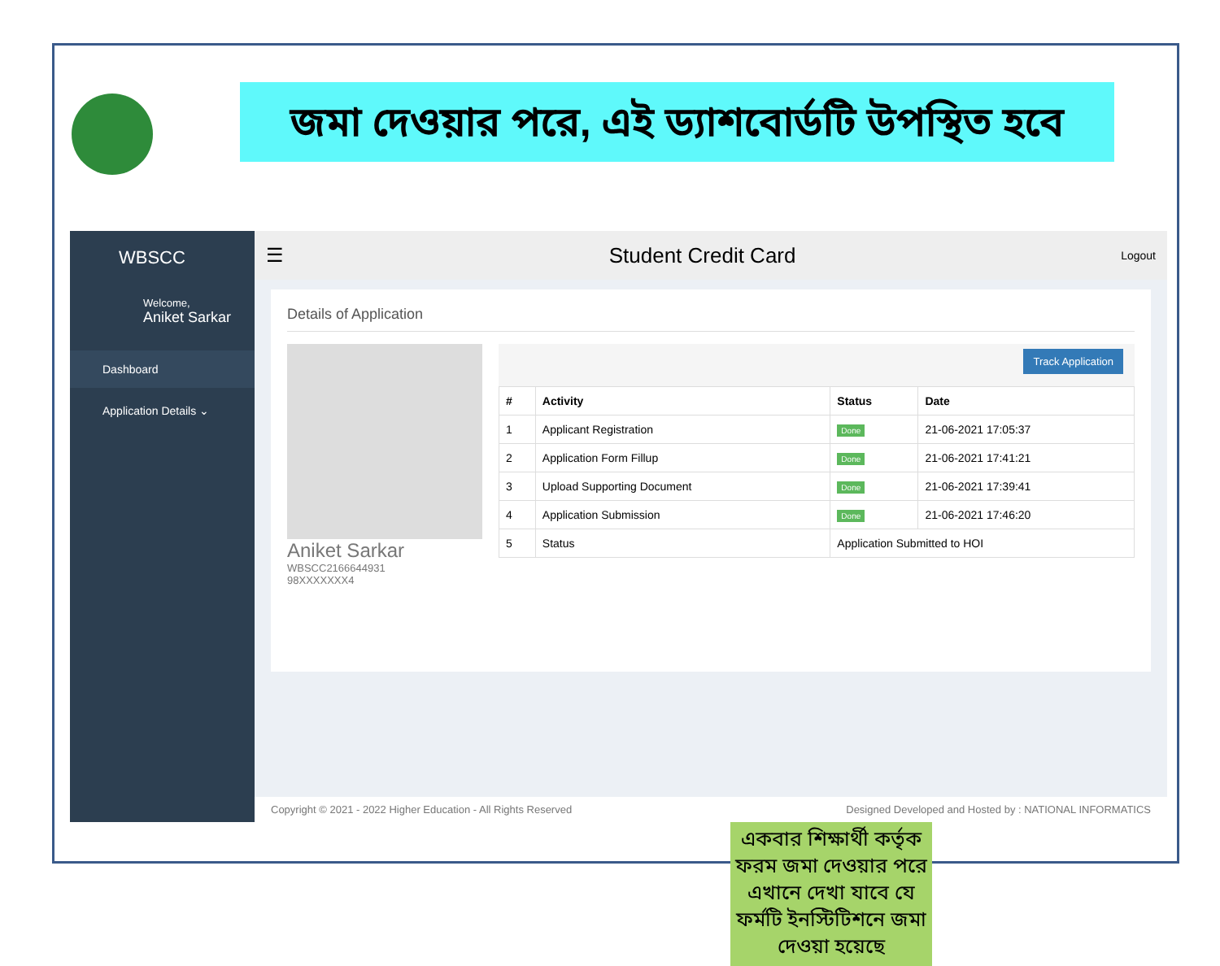জমা দেওয়ার পরে, এই ড্যাশবোর্ডটি উপস্থিত হবে
WBSCC
Welcome,
Aniket Sarkar
Dashboard
Application Details ⌄
☰ Student Credit Card
Logout
Details of Application
Aniket Sarkar
WBSCC2166644931
98XXXXXXX4
Track Application
| # | Activity | Status | Date |
| --- | --- | --- | --- |
| 1 | Applicant Registration | Done | 21-06-2021 17:05:37 |
| 2 | Application Form Fillup | Done | 21-06-2021 17:41:21 |
| 3 | Upload Supporting Document | Done | 21-06-2021 17:39:41 |
| 4 | Application Submission | Done | 21-06-2021 17:46:20 |
| 5 | Status | Application Submitted to HOI | |
Copyright © 2021 - 2022 Higher Education - All Rights Reserved Designed Developed and Hosted by : NATIONAL INFORMATICS
একবার শিক্ষার্থী কর্তৃক ফরম জমা দেওয়ার পরে এখানে দেখা যাবে যে ফর্মটি ইনস্টিটিশনে জমা দেওয়া হয়েছে